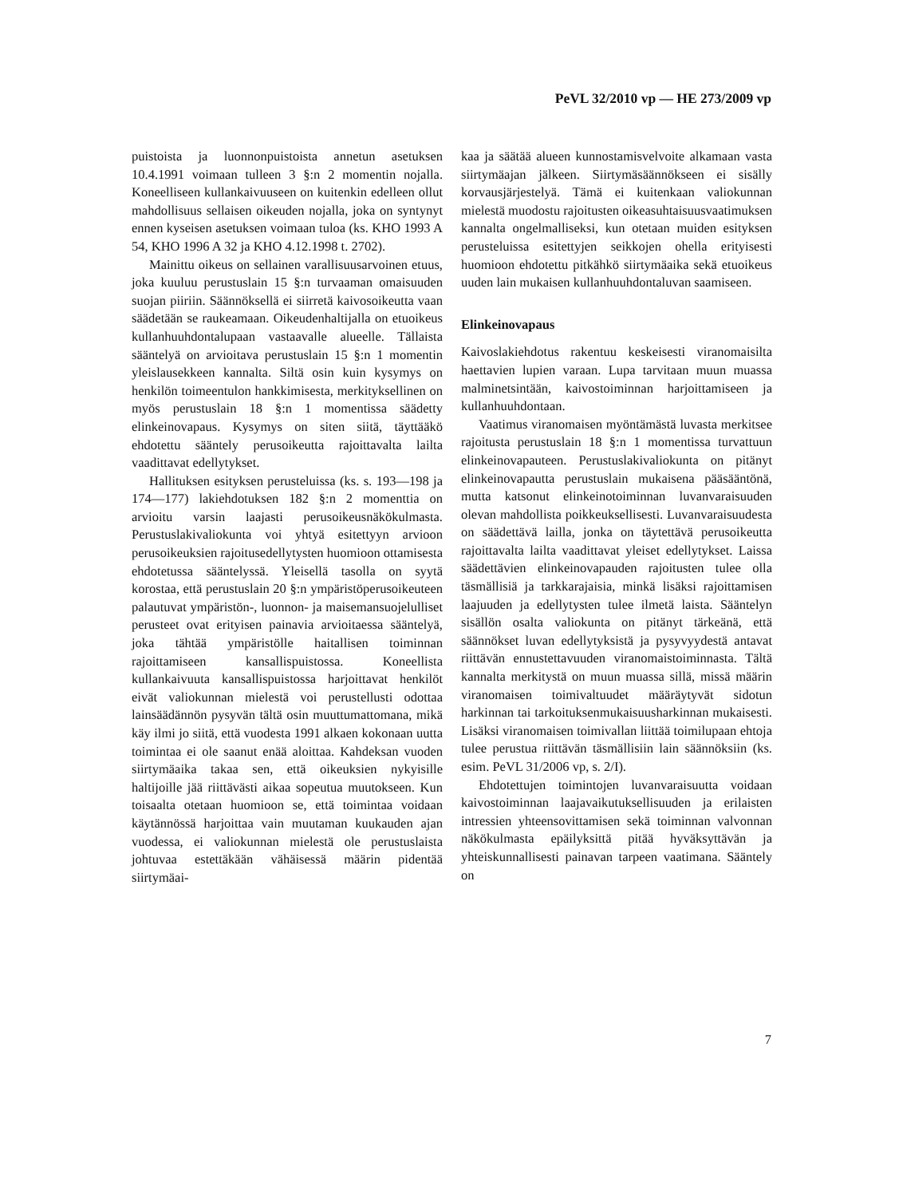PeVL 32/2010 vp — HE 273/2009 vp
puistoista ja luonnonpuistoista annetun asetuksen 10.4.1991 voimaan tulleen 3 §:n 2 momentin nojalla. Koneelliseen kullankaivuuseen on kuitenkin edelleen ollut mahdollisuus sellaisen oikeuden nojalla, joka on syntynyt ennen kyseisen asetuksen voimaan tuloa (ks. KHO 1993 A 54, KHO 1996 A 32 ja KHO 4.12.1998 t. 2702).
Mainittu oikeus on sellainen varallisuusarvoinen etuus, joka kuuluu perustuslain 15 §:n turvaaman omaisuuden suojan piiriin. Säännöksellä ei siirretä kaivosoikeutta vaan säädetään se raukeamaan. Oikeudenhaltijalla on etuoikeus kullanhuuhdontalupaan vastaavalle alueelle. Tällaista sääntelyä on arvioitava perustuslain 15 §:n 1 momentin yleislausekkeen kannalta. Siltä osin kuin kysymys on henkilön toimeentulon hankkimisesta, merkityksellinen on myös perustuslain 18 §:n 1 momentissa säädetty elinkeinovapaus. Kysymys on siten siitä, täyttääkö ehdotettu sääntely perusoikeutta rajoittavalta lailta vaadittavat edellytykset.
Hallituksen esityksen perusteluissa (ks. s. 193—198 ja 174—177) lakiehdotuksen 182 §:n 2 momenttia on arvioitu varsin laajasti perusoikeusnäkökulmasta. Perustuslakivaliokunta voi yhtyä esitettyyn arvioon perusoikeuksien rajoitusedellytysten huomioon ottamisesta ehdotetussa sääntelyssä. Yleisellä tasolla on syytä korostaa, että perustuslain 20 §:n ympäristöperusoikeuteen palautuvat ympäristön-, luonnon- ja maisemansuojelulliset perusteet ovat erityisen painavia arvioitaessa sääntelyä, joka tähtää ympäristölle haitallisen toiminnan rajoittamiseen kansallispuistossa. Koneellista kullankaivuuta kansallispuistossa harjoittavat henkilöt eivät valiokunnan mielestä voi perustellusti odottaa lainsäädännön pysyvän tältä osin muuttumattomana, mikä käy ilmi jo siitä, että vuodesta 1991 alkaen kokonaan uutta toimintaa ei ole saanut enää aloittaa. Kahdeksan vuoden siirtymäaika takaa sen, että oikeuksien nykyisille haltijoille jää riittävästi aikaa sopeutua muutokseen. Kun toisaalta otetaan huomioon se, että toimintaa voidaan käytännössä harjoittaa vain muutaman kuukauden ajan vuodessa, ei valiokunnan mielestä ole perustuslaista johtuvaa estettäkään vähäisessä määrin pidentää siirtymäai-
kaa ja säätää alueen kunnostamisvelvoite alkamaan vasta siirtymäajan jälkeen. Siirtymäsäännökseen ei sisälly korvausjärjestelyä. Tämä ei kuitenkaan valiokunnan mielestä muodostu rajoitusten oikeasuhtaisuusvaatimuksen kannalta ongelmalliseksi, kun otetaan muiden esityksen perusteluissa esitettyjen seikkojen ohella erityisesti huomioon ehdotettu pitkähkö siirtymäaika sekä etuoikeus uuden lain mukaisen kullanhuuhdontaluvan saamiseen.
Elinkeinovapaus
Kaivoslakiehdotus rakentuu keskeisesti viranomaisilta haettavien lupien varaan. Lupa tarvitaan muun muassa malminetsintään, kaivostoiminnan harjoittamiseen ja kullanhuuhdontaan.
Vaatimus viranomaisen myöntämästä luvasta merkitsee rajoitusta perustuslain 18 §:n 1 momentissa turvattuun elinkeinovapauteen. Perustuslakivaliokunta on pitänyt elinkeinovapautta perustuslain mukaisena pääsääntönä, mutta katsonut elinkeinotoiminnan luvanvaraisuuden olevan mahdollista poikkeuksellisesti. Luvanvaraisuudesta on säädettävä lailla, jonka on täytettävä perusoikeutta rajoittavalta lailta vaadittavat yleiset edellytykset. Laissa säädettävien elinkeinovapauden rajoitusten tulee olla täsmällisiä ja tarkkarajaisia, minkä lisäksi rajoittamisen laajuuden ja edellytysten tulee ilmetä laista. Sääntelyn sisällön osalta valiokunta on pitänyt tärkeänä, että säännökset luvan edellytyksistä ja pysyvyydestä antavat riittävän ennustettavuuden viranomaistoiminnasta. Tältä kannalta merkitystä on muun muassa sillä, missä määrin viranomaisen toimivaltuudet määräytyvät sidotun harkinnan tai tarkoituksenmukaisuusharkinnan mukaisesti. Lisäksi viranomaisen toimivallan liittää toimilupaan ehtoja tulee perustua riittävän täsmällisiin lain säännöksiin (ks. esim. PeVL 31/2006 vp, s. 2/I).
Ehdotettujen toimintojen luvanvaraisuutta voidaan kaivostoiminnan laajavaikutuksellisuuden ja erilaisten intressien yhteensovittamisen sekä toiminnan valvonnan näkökulmasta epäilyksittä pitää hyväksyttävän ja yhteiskunnallisesti painavan tarpeen vaatimana. Sääntely on
7